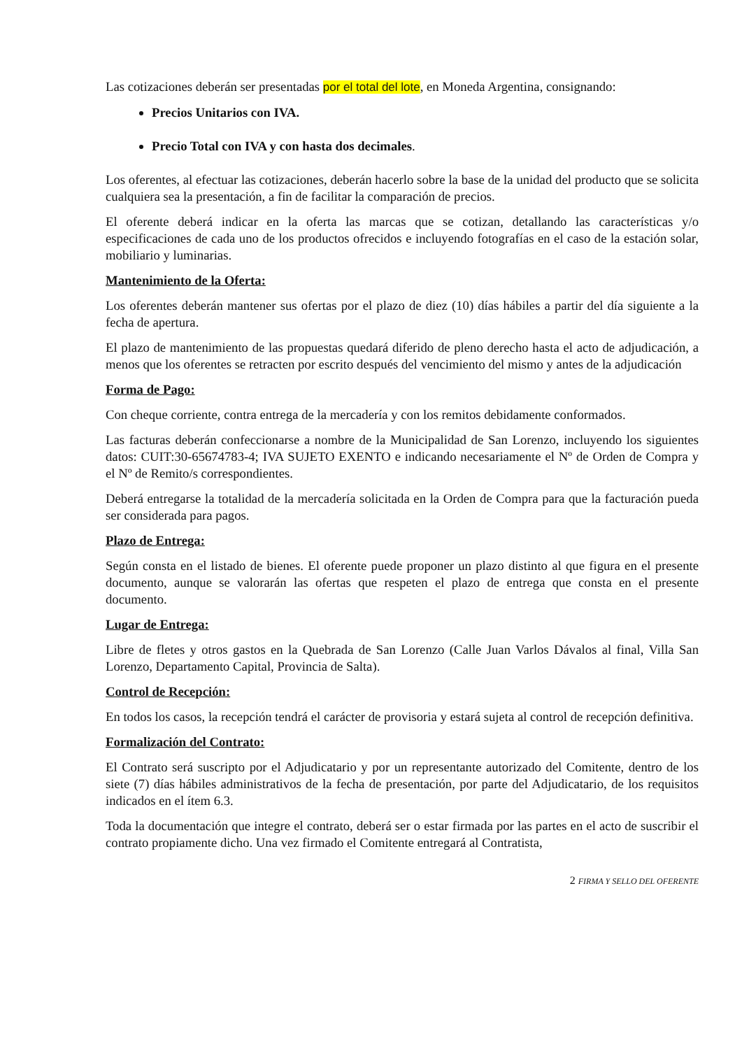Las cotizaciones deberán ser presentadas por el total del lote, en Moneda Argentina, consignando:
Precios Unitarios con IVA.
Precio Total con IVA y con hasta dos decimales.
Los oferentes, al efectuar las cotizaciones, deberán hacerlo sobre la base de la unidad del producto que se solicita cualquiera sea la presentación, a fin de facilitar la comparación de precios.
El oferente deberá indicar en la oferta las marcas que se cotizan, detallando las características y/o especificaciones de cada uno de los productos ofrecidos e incluyendo fotografías en el caso de la estación solar, mobiliario y luminarias.
Mantenimiento de la Oferta:
Los oferentes deberán mantener sus ofertas por el plazo de diez (10) días hábiles a partir del día siguiente a la fecha de apertura.
El plazo de mantenimiento de las propuestas quedará diferido de pleno derecho hasta el acto de adjudicación, a menos que los oferentes se retracten por escrito después del vencimiento del mismo y antes de la adjudicación
Forma de Pago:
Con cheque corriente, contra entrega de la mercadería y con los remitos debidamente conformados.
Las facturas deberán confeccionarse a nombre de la Municipalidad de San Lorenzo, incluyendo los siguientes datos: CUIT:30-65674783-4; IVA SUJETO EXENTO e indicando necesariamente el Nº de Orden de Compra y el Nº de Remito/s correspondientes.
Deberá entregarse la totalidad de la mercadería solicitada en la Orden de Compra para que la facturación pueda ser considerada para pagos.
Plazo de Entrega:
Según consta en el listado de bienes. El oferente puede proponer un plazo distinto al que figura en el presente documento, aunque se valorarán las ofertas que respeten el plazo de entrega que consta en el presente documento.
Lugar de Entrega:
Libre de fletes y otros gastos en la Quebrada de San Lorenzo (Calle Juan Varlos Dávalos al final, Villa San Lorenzo, Departamento Capital, Provincia de Salta).
Control de Recepción:
En todos los casos, la recepción tendrá el carácter de provisoria y estará sujeta al control de recepción definitiva.
Formalización del Contrato:
El Contrato será suscripto por el Adjudicatario y por un representante autorizado del Comitente, dentro de los siete (7) días hábiles administrativos de la fecha de presentación, por parte del Adjudicatario, de los requisitos indicados en el ítem 6.3.
Toda la documentación que integre el contrato, deberá ser o estar firmada por las partes en el acto de suscribir el contrato propiamente dicho. Una vez firmado el Comitente entregará al Contratista,
2 FIRMA Y SELLO DEL OFERENTE